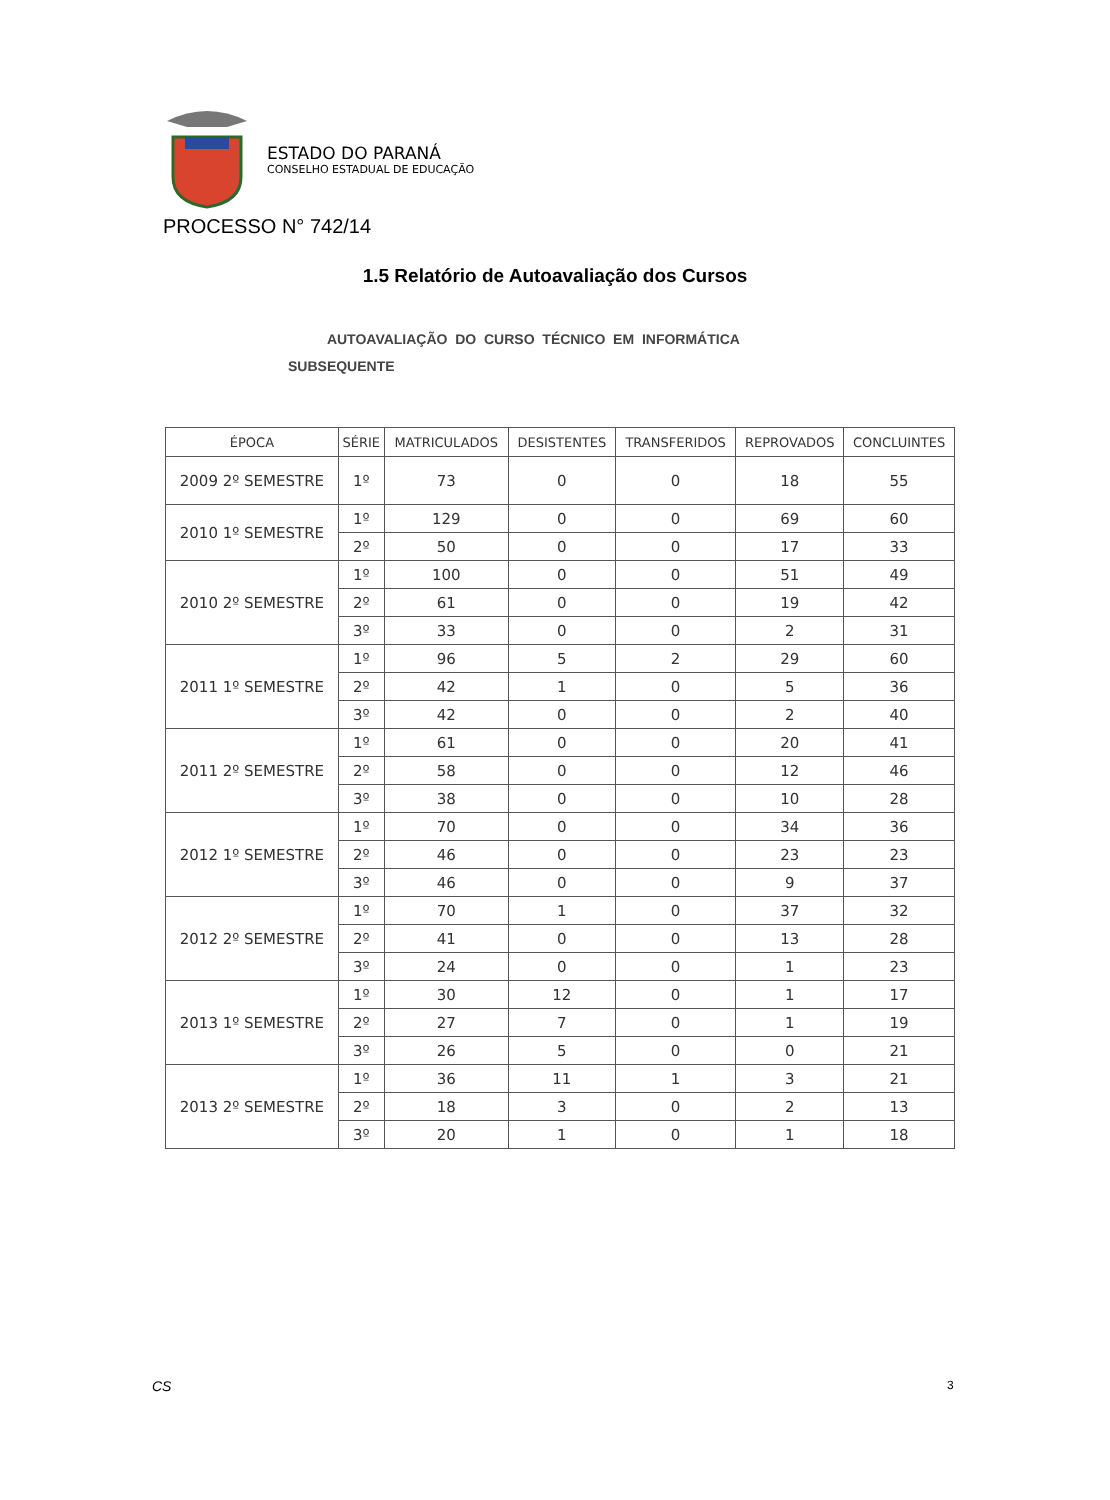ESTADO DO PARANÁ
CONSELHO ESTADUAL DE EDUCAÇÃO
PROCESSO N° 742/14
1.5 Relatório de Autoavaliação dos Cursos
AUTOAVALIAÇÃO DO CURSO TÉCNICO EM INFORMÁTICA
SUBSEQUENTE
| ÉPOCA | SÉRIE | MATRICULADOS | DESISTENTES | TRANSFERIDOS | REPROVADOS | CONCLUINTES |
| --- | --- | --- | --- | --- | --- | --- |
| 2009 2º SEMESTRE | 1º | 73 | 0 | 0 | 18 | 55 |
| 2010 1º SEMESTRE | 1º | 129 | 0 | 0 | 69 | 60 |
| | 2º | 50 | 0 | 0 | 17 | 33 |
| 2010 2º SEMESTRE | 1º | 100 | 0 | 0 | 51 | 49 |
| | 2º | 61 | 0 | 0 | 19 | 42 |
| | 3º | 33 | 0 | 0 | 2 | 31 |
| 2011 1º SEMESTRE | 1º | 96 | 5 | 2 | 29 | 60 |
| | 2º | 42 | 1 | 0 | 5 | 36 |
| | 3º | 42 | 0 | 0 | 2 | 40 |
| 2011 2º SEMESTRE | 1º | 61 | 0 | 0 | 20 | 41 |
| | 2º | 58 | 0 | 0 | 12 | 46 |
| | 3º | 38 | 0 | 0 | 10 | 28 |
| 2012 1º SEMESTRE | 1º | 70 | 0 | 0 | 34 | 36 |
| | 2º | 46 | 0 | 0 | 23 | 23 |
| | 3º | 46 | 0 | 0 | 9 | 37 |
| 2012 2º SEMESTRE | 1º | 70 | 1 | 0 | 37 | 32 |
| | 2º | 41 | 0 | 0 | 13 | 28 |
| | 3º | 24 | 0 | 0 | 1 | 23 |
| 2013 1º SEMESTRE | 1º | 30 | 12 | 0 | 1 | 17 |
| | 2º | 27 | 7 | 0 | 1 | 19 |
| | 3º | 26 | 5 | 0 | 0 | 21 |
| 2013 2º SEMESTRE | 1º | 36 | 11 | 1 | 3 | 21 |
| | 2º | 18 | 3 | 0 | 2 | 13 |
| | 3º | 20 | 1 | 0 | 1 | 18 |
CS 3